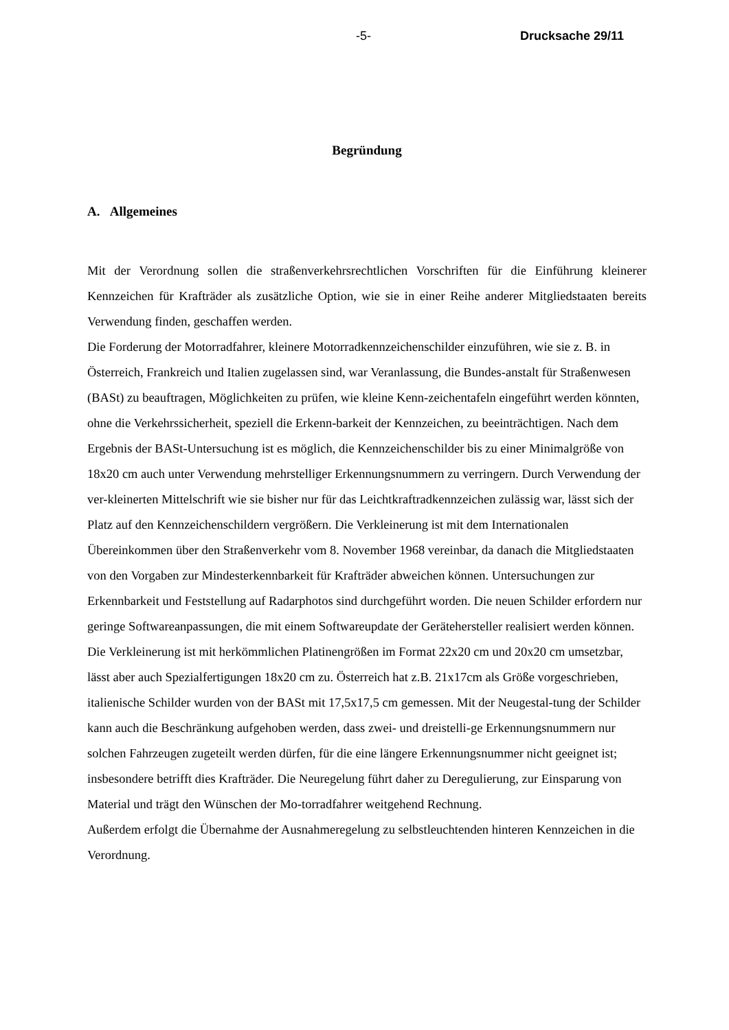-5- Drucksache 29/11
Begründung
A. Allgemeines
Mit der Verordnung sollen die straßenverkehrsrechtlichen Vorschriften für die Einführung kleinerer Kennzeichen für Krafträder als zusätzliche Option, wie sie in einer Reihe anderer Mitgliedstaaten bereits Verwendung finden, geschaffen werden.
Die Forderung der Motorradfahrer, kleinere Motorradkennzeichenschilder einzuführen, wie sie z. B. in Österreich, Frankreich und Italien zugelassen sind, war Veranlassung, die Bundes-anstalt für Straßenwesen (BASt) zu beauftragen, Möglichkeiten zu prüfen, wie kleine Kenn-zeichentafeln eingeführt werden könnten, ohne die Verkehrssicherheit, speziell die Erkenn-barkeit der Kennzeichen, zu beeinträchtigen. Nach dem Ergebnis der BASt-Untersuchung ist es möglich, die Kennzeichenschilder bis zu einer Minimalgröße von 18x20 cm auch unter Verwendung mehrstelliger Erkennungsnummern zu verringern. Durch Verwendung der ver-kleinerten Mittelschrift wie sie bisher nur für das Leichtkraftradkennzeichen zulässig war, lässt sich der Platz auf den Kennzeichenschildern vergrößern. Die Verkleinerung ist mit dem Internationalen Übereinkommen über den Straßenverkehr vom 8. November 1968 vereinbar, da danach die Mitgliedstaaten von den Vorgaben zur Mindesterkennbarkeit für Krafträder abweichen können. Untersuchungen zur Erkennbarkeit und Feststellung auf Radarphotos sind durchgeführt worden. Die neuen Schilder erfordern nur geringe Softwareanpassungen, die mit einem Softwareupdate der Gerätehersteller realisiert werden können. Die Verkleinerung ist mit herkömmlichen Platinengrößen im Format 22x20 cm und 20x20 cm umsetzbar, lässt aber auch Spezialfertigungen 18x20 cm zu. Österreich hat z.B. 21x17cm als Größe vorgeschrieben, italienische Schilder wurden von der BASt mit 17,5x17,5 cm gemessen. Mit der Neugestal-tung der Schilder kann auch die Beschränkung aufgehoben werden, dass zwei- und dreistelli-ge Erkennungsnummern nur solchen Fahrzeugen zugeteilt werden dürfen, für die eine längere Erkennungsnummer nicht geeignet ist; insbesondere betrifft dies Krafträder. Die Neuregelung führt daher zu Deregulierung, zur Einsparung von Material und trägt den Wünschen der Mo-torradfahrer weitgehend Rechnung.
Außerdem erfolgt die Übernahme der Ausnahmeregelung zu selbstleuchtenden hinteren Kennzeichen in die Verordnung.